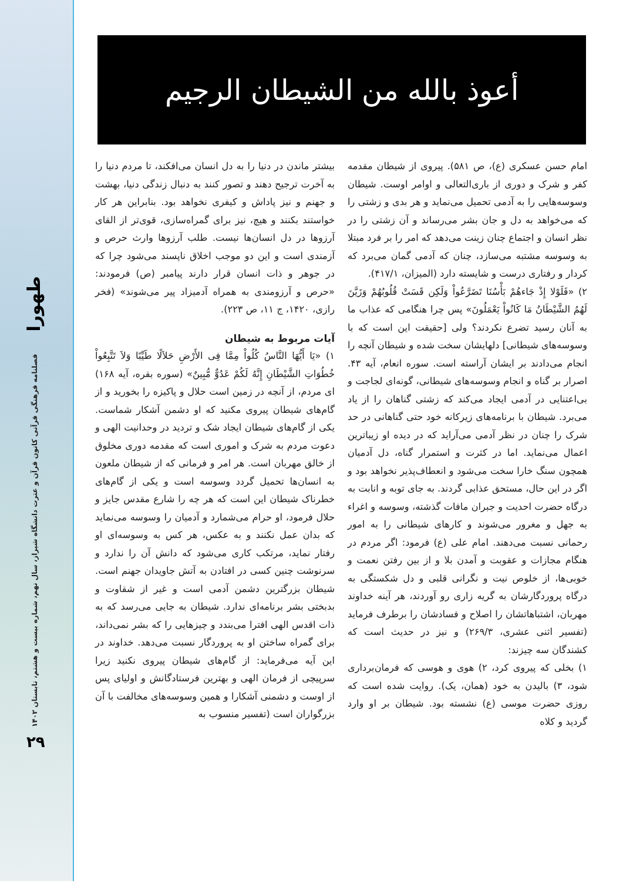طهورا
فصلنامه فرهنگی قرآنی کانون قرآن و عترت دانشگاه شیراز، سال نهم، شماره بیست و هشتم، تابستان ۱۴۰۲
۲۹
أعوذ بالله من الشیطان الرجیم
بیشتر ماندن در دنیا را به دل انسان می‌افکند، تا مردم دنیا را به آخرت ترجیح دهند و تصور کنند به دنبال زندگی دنیا، بهشت و جهنم و نیز پاداش و کیفری نخواهد بود. بنابراین هر کار خواستند بکنند و هیچ، نیز برای گمراه‌سازی، قوی‌تر از القای آرزوها در دل انسان‌ها نیست. طلب آرزوها وارث حرص و آزمندی است و این دو موجب اخلاق ناپسند می‌شود چرا که در جوهر و ذات انسان قرار دارند پیامبر (ص) فرمودند: «حرص و آرزومندی به همراه آدمیزاد پیر می‌شوند» (فخر رازی، ۱۴۲۰، ج ۱۱، ص ۲۲۳).
آیات مربوط به شیطان
۱) «یَا أَیُّهَا النَّاسُ کُلُواْ مِمَّا فِی الأَرْضِ حَلاَلًا طَیِّبًا وَلاَ تَتَّبِعُواْ خُطُوَاتِ الشَّیْطَانِ إِنَّهُ لَکُمْ عَدُوٌّ مُّبِینٌ» (سوره بقره، آیه ۱۶۸) ای مردم، از آنچه در زمین است حلال و پاکیزه را بخورید و از گام‌های شیطان پیروی مکنید که او دشمن آشکار شماست. یکی از گام‌های شیطان ایجاد شک و تردید در وحدانیت الهی و دعوت مردم به شرک و اموری است که مقدمه دوری مخلوق از خالق مهربان است. هر امر و فرمانی که از شیطان ملعون به انسان‌ها تحمیل گردد وسوسه است و یکی از گام‌های خطرناک شیطان این است که هر چه را شارع مقدس جایز و حلال فرمود، او حرام می‌شمارد و آدمیان را وسوسه می‌نماید که بدان عمل نکنند و به عکس، هر کس به وسوسه‌ای او رفتار نماید، مرتکب کاری می‌شود که دانش آن را ندارد و سرنوشت چنین کسی در افتادن به آتش جاویدان جهنم است. شیطان بزرگترین دشمن آدمی است و غیر از شقاوت و بدبختی بشر برنامه‌ای ندارد. شیطان به جایی می‌رسد که به ذات اقدس الهی افترا می‌بندد و چیزهایی را که بشر نمی‌داند، برای گمراه ساختن او به پروردگار نسبت می‌دهد. خداوند در این آیه می‌فرماید: از گام‌های شیطان پیروی نکنید زیرا سرپیچی از فرمان الهی و بهترین فرستادگانش و اولیای پس از اوست و دشمنی آشکارا و همین وسوسه‌های مخالفت با آن بزرگواران است (تفسیر منسوب به
امام حسن عسکری (ع)، ص ۵۸۱). پیروی از شیطان مقدمه کفر و شرک و دوری از باری‌التعالی و اوامر اوست. شیطان وسوسه‌هایی را به آدمی تحمیل می‌نماید و هر بدی و زشتی را که می‌خواهد به دل و جان بشر می‌رساند و آن زشتی را در نظر انسان و اجتماع چنان زینت می‌دهد که امر را بر فرد مبتلا به وسوسه مشتبه می‌سازد، چنان که آدمی گمان می‌برد که کردار و رفتاری درست و شایسته دارد (المیزان، ۴۱۷/۱).
۲) «فَلَوْلا إِذْ جَاءهُمْ بَأْسُنَا تَضَرَّعُواْ وَلَکِن قَسَتْ قُلُوبُهُمْ وَزَیَّنَ لَهُمُ الشَّیْطَانُ مَا کَانُواْ یَعْمَلُونَ» پس چرا هنگامی که عذاب ما به آنان رسید تضرع نکردند؟ ولی [حقیقت این است که با وسوسه‌های شیطانی] دلهایشان سخت شده و شیطان آنچه را انجام می‌دادند بر ایشان آراسته است. سوره انعام، آیه ۴۳. اصرار بر گناه و انجام وسوسه‌های شیطانی، گونه‌ای لجاجت و بی‌اعتنایی در آدمی ایجاد می‌کند که زشتی گناهان را از یاد می‌برد. شیطان با برنامه‌های زیرکانه خود حتی گناهانی در حد شرک را چنان در نظر آدمی می‌آراید که در دیده او زیباترین اعمال می‌نماید. اما در کثرت و استمرار گناه، دل آدمیان همچون سنگ خارا سخت می‌شود و انعطاف‌پذیر نخواهد بود و اگر در این حال، مستحق عذابی گردند. به جای توبه و انابت به درگاه حضرت احدیت و جبران مافات گذشته، وسوسه و اغراء به جهل و مغرور می‌شوند و کارهای شیطانی را به امور رحمانی نسبت می‌دهند. امام علی (ع) فرمود: اگر مردم در هنگام مجازات و عقوبت و آمدن بلا و از بین رفتن نعمت و خوبی‌ها، از خلوص نیت و نگرانی قلبی و دل شکستگی به درگاه پروردگارشان به گریه زاری رو آوردند، هر آینه خداوند مهربان، اشتباهاتشان را اصلاح و فسادشان را برطرف فرماید (تفسیر اثنی عشری، ۲۶۹/۳) و نیز در حدیث است که کشندگان سه چیزند:
۱) بخلی که پیروی کرد، ۲) هوی و هوسی که فرمان‌برداری شود، ۳) بالیدن به خود (همان، یک). روایت شده است که روزی حضرت موسی (ع) نشسته بود. شیطان بر او وارد گردید و کلاه